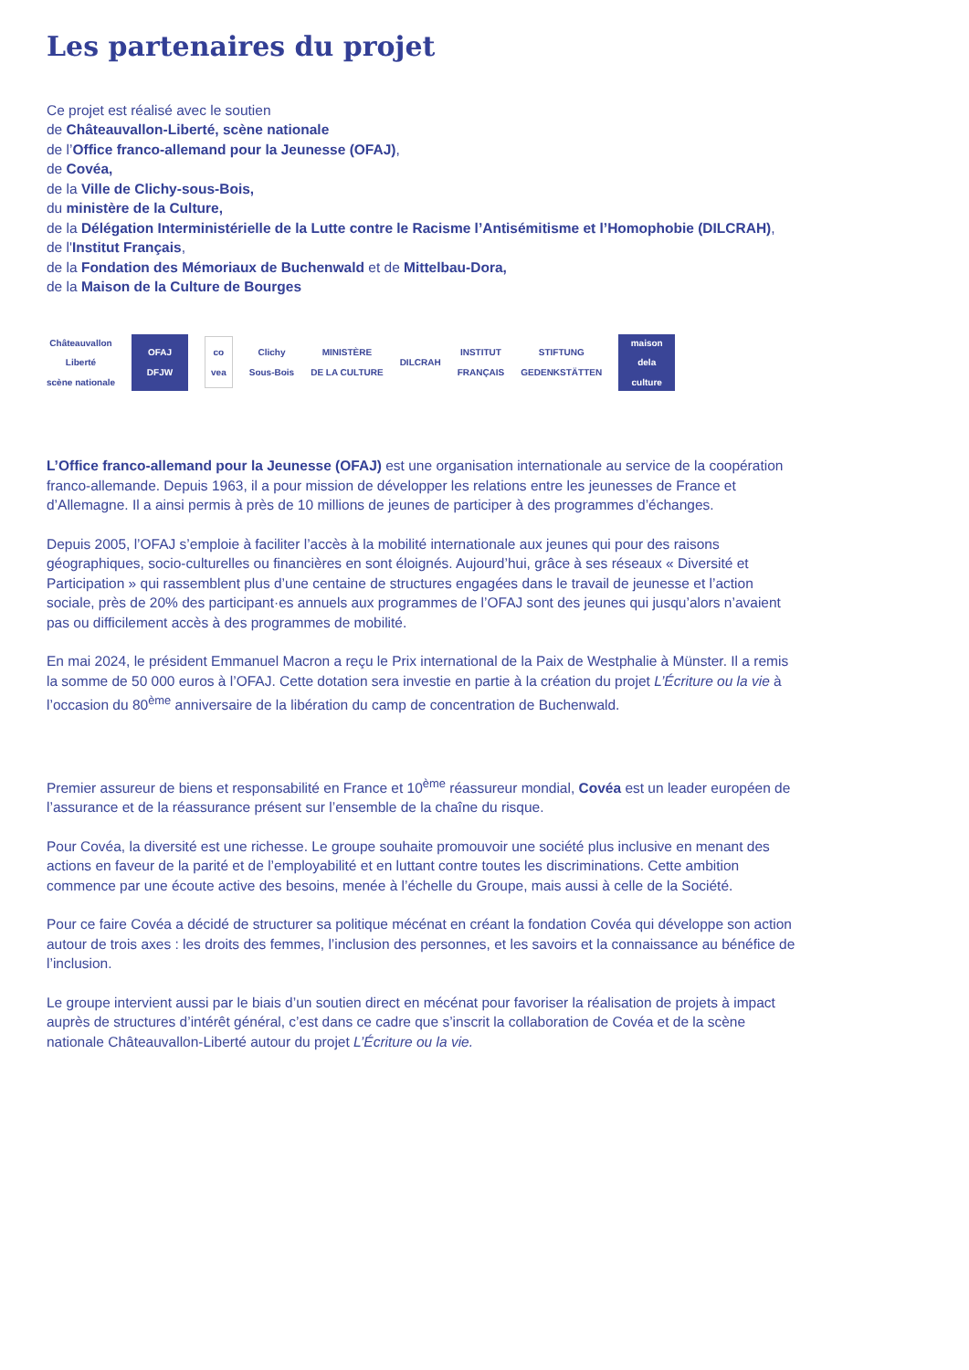Les partenaires du projet
Ce projet est réalisé avec le soutien
de Châteauvallon-Liberté, scène nationale
de l’Office franco-allemand pour la Jeunesse (OFAJ),
de Covéa,
de la Ville de Clichy-sous-Bois,
du ministère de la Culture,
de la Délégation Interministérielle de la Lutte contre le Racisme l’Antisémitisme et l’Homophobie (DILCRAH),
de l'Institut Français,
de la Fondation des Mémoriaux de Buchenwald et de Mittelbau-Dora,
de la Maison de la Culture de Bourges
Châteauvallon
Liberté
scène nationale
OFAJ
DFJW
co
vea
Clichy
Sous-Bois
MINISTÈRE
DE LA CULTURE
DILCRAH
INSTITUT
FRANÇAIS
STIFTUNG
GEDENKSTÄTTEN
maison
dela
culture
L’Office franco-allemand pour la Jeunesse (OFAJ) est une organisation internationale au service de la coopération franco-allemande. Depuis 1963, il a pour mission de développer les relations entre les jeunesses de France et d’Allemagne. Il a ainsi permis à près de 10 millions de jeunes de participer à des programmes d’échanges.
Depuis 2005, l’OFAJ s’emploie à faciliter l’accès à la mobilité internationale aux jeunes qui pour des raisons géographiques, socio-culturelles ou financières en sont éloignés. Aujourd’hui, grâce à ses réseaux « Diversité et Participation » qui rassemblent plus d’une centaine de structures engagées dans le travail de jeunesse et l’action sociale, près de 20% des participant·es annuels aux programmes de l’OFAJ sont des jeunes qui jusqu’alors n’avaient pas ou difficilement accès à des programmes de mobilité.
En mai 2024, le président Emmanuel Macron a reçu le Prix international de la Paix de Westphalie à Münster. Il a remis la somme de 50 000 euros à l’OFAJ. Cette dotation sera investie en partie à la création du projet L’Écriture ou la vie à l’occasion du 80<sup>ème</sup> anniversaire de la libération du camp de concentration de Buchenwald.
Premier assureur de biens et responsabilité en France et 10<sup>ème</sup> réassureur mondial, Covéa est un leader européen de l’assurance et de la réassurance présent sur l’ensemble de la chaîne du risque.
Pour Covéa, la diversité est une richesse. Le groupe souhaite promouvoir une société plus inclusive en menant des actions en faveur de la parité et de l’employabilité et en luttant contre toutes les discriminations. Cette ambition commence par une écoute active des besoins, menée à l’échelle du Groupe, mais aussi à celle de la Société.
Pour ce faire Covéa a décidé de structurer sa politique mécénat en créant la fondation Covéa qui développe son action autour de trois axes : les droits des femmes, l’inclusion des personnes, et les savoirs et la connaissance au bénéfice de l’inclusion.
Le groupe intervient aussi par le biais d’un soutien direct en mécénat pour favoriser la réalisation de projets à impact auprès de structures d’intérêt général, c’est dans ce cadre que s’inscrit la collaboration de Covéa et de la scène nationale Châteauvallon-Liberté autour du projet L’Écriture ou la vie.